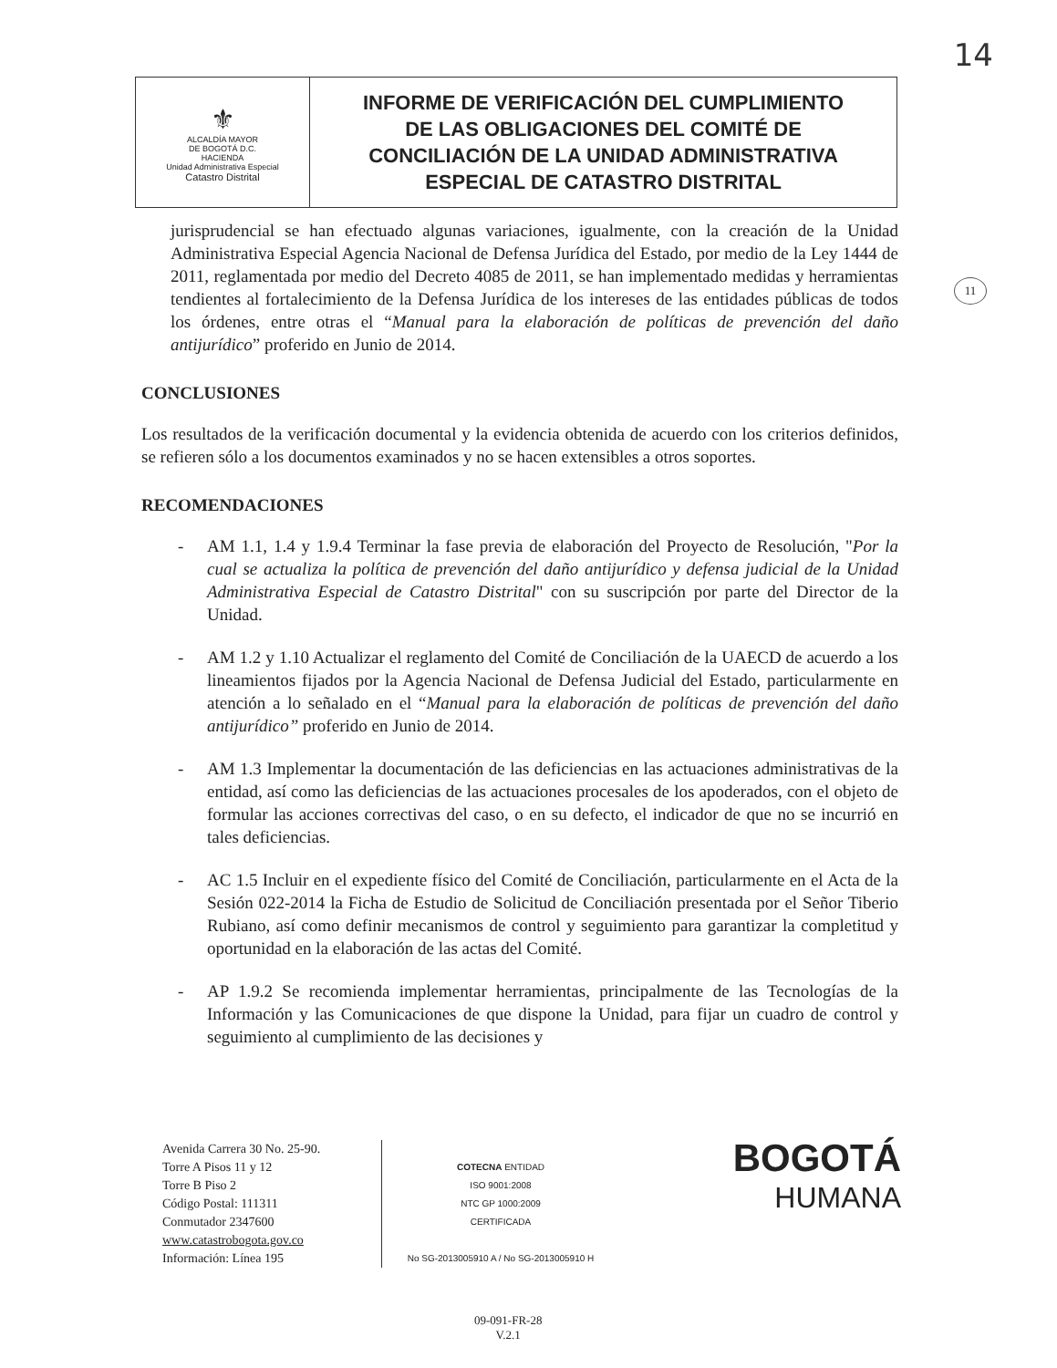14
| ⚜ ALCALDÍA MAYOR DE BOGOTÁ D.C. HACIENDA Unidad Administrativa Especial Catastro Distrital | INFORME DE VERIFICACIÓN DEL CUMPLIMIENTO DE LAS OBLIGACIONES DEL COMITÉ DE CONCILIACIÓN DE LA UNIDAD ADMINISTRATIVA ESPECIAL DE CATASTRO DISTRITAL |
11
jurisprudencial se han efectuado algunas variaciones, igualmente, con la creación de la Unidad Administrativa Especial Agencia Nacional de Defensa Jurídica del Estado, por medio de la Ley 1444 de 2011, reglamentada por medio del Decreto 4085 de 2011, se han implementado medidas y herramientas tendientes al fortalecimiento de la Defensa Jurídica de los intereses de las entidades públicas de todos los órdenes, entre otras el “Manual para la elaboración de políticas de prevención del daño antijurídico” proferido en Junio de 2014.
CONCLUSIONES
Los resultados de la verificación documental y la evidencia obtenida de acuerdo con los criterios definidos, se refieren sólo a los documentos examinados y no se hacen extensibles a otros soportes.
RECOMENDACIONES
- AM 1.1, 1.4 y 1.9.4 Terminar la fase previa de elaboración del Proyecto de Resolución, "Por la cual se actualiza la política de prevención del daño antijurídico y defensa judicial de la Unidad Administrativa Especial de Catastro Distrital" con su suscripción por parte del Director de la Unidad.
- AM 1.2 y 1.10 Actualizar el reglamento del Comité de Conciliación de la UAECD de acuerdo a los lineamientos fijados por la Agencia Nacional de Defensa Judicial del Estado, particularmente en atención a lo señalado en el “Manual para la elaboración de políticas de prevención del daño antijurídico” proferido en Junio de 2014.
- AM 1.3 Implementar la documentación de las deficiencias en las actuaciones administrativas de la entidad, así como las deficiencias de las actuaciones procesales de los apoderados, con el objeto de formular las acciones correctivas del caso, o en su defecto, el indicador de que no se incurrió en tales deficiencias.
- AC 1.5 Incluir en el expediente físico del Comité de Conciliación, particularmente en el Acta de la Sesión 022-2014 la Ficha de Estudio de Solicitud de Conciliación presentada por el Señor Tiberio Rubiano, así como definir mecanismos de control y seguimiento para garantizar la completitud y oportunidad en la elaboración de las actas del Comité.
- AP 1.9.2 Se recomienda implementar herramientas, principalmente de las Tecnologías de la Información y las Comunicaciones de que dispone la Unidad, para fijar un cuadro de control y seguimiento al cumplimiento de las decisiones y
Avenida Carrera 30 No. 25-90.
Torre A Pisos 11 y 12
Torre B Piso 2
Código Postal: 111311
Conmutador 2347600
www.catastrobogota.gov.co
Información: Línea 195
COTECNA ENTIDAD
ISO 9001:2008
NTC GP 1000:2009
CERTIFICADA
No SG-2013005910 A / No SG-2013005910 H
BOGOTÁ
HUMANA
09-091-FR-28
V.2.1